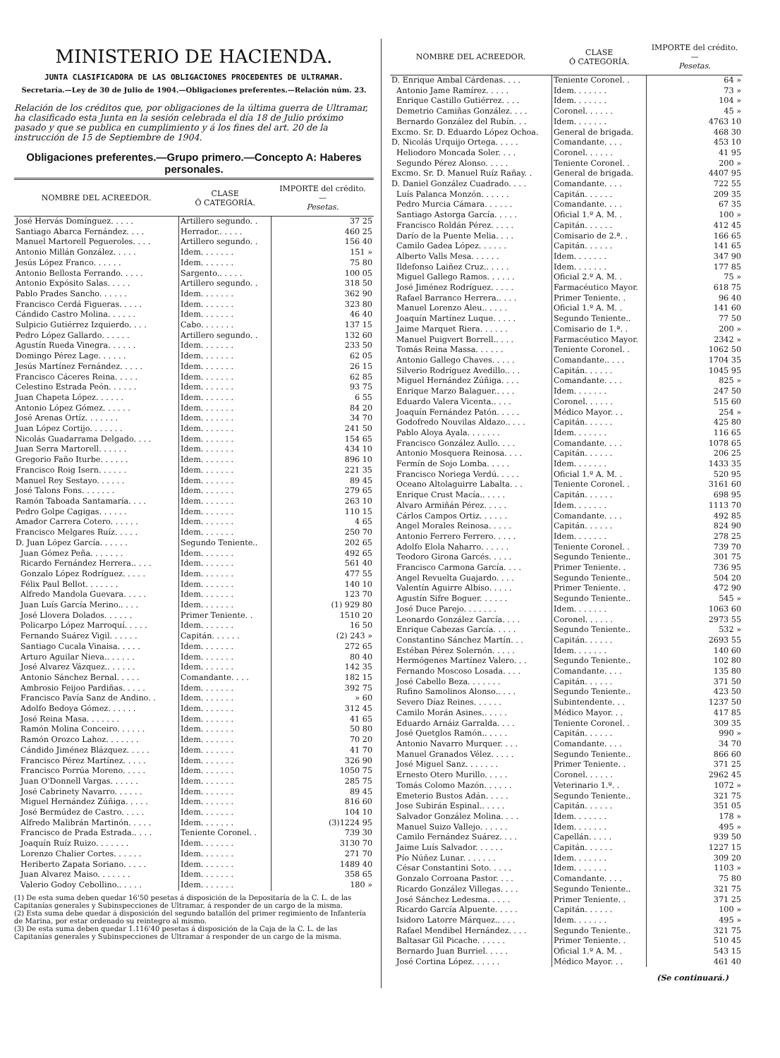MINISTERIO DE HACIENDA.
JUNTA CLASIFICADORA DE LAS OBLIGACIONES PROCEDENTES DE ULTRAMAR.
Secretaría.—Ley de 30 de Julio de 1904.—Obligaciones preferentes.—Relación núm. 23.
Relación de los créditos que, por obligaciones de la última guerra de Ultramar, ha clasificado esta Junta en la sesión celebrada el día 18 de Julio próximo pasado y que se publica en cumplimiento y á los fines del art. 20 de la instrucción de 15 de Septiembre de 1904.
Obligaciones preferentes.—Grupo primero.—Concepto A: Haberes personales.
| NOMBRE DEL ACREEDOR. | CLASE Ó CATEGORÍA. | IMPORTE del crédito. — Pesetas. |
| --- | --- | --- |
| José Hervás Domínguez. . . . . | Artillero segundo. . | 37 25 |
| Santiago Abarca Fernández. . . . | Herrador.. . . . . | 460 25 |
| Manuel Martorell Pegueroles. . . . | Artillero segundo. . | 156 40 |
| Antonio Millán González. . . . . | Idem. . . . . . . | 151 » |
| Jesús López Franco. . . . . . | Idem. . . . . . . | 75 80 |
| Antonio Bellosta Ferrando. . . . . | Sargento.. . . . . | 100 05 |
| Antonio Expósito Salas. . . . . | Artillero segundo. . | 318 50 |
| Pablo Prades Sancho. . . . . . | Idem. . . . . . . | 362 90 |
| Francisco Cerdá Figueras. . . . . | Idem. . . . . . . | 323 80 |
| Cándido Castro Molina. . . . . . | Idem. . . . . . . | 46 40 |
| Sulpicio Gutiérrez Izquierdo. . . . | Cabo. . . . . . . | 137 15 |
| Pedro López Gallardo. . . . . . | Artillero segundo. . | 132 60 |
| Agustín Rueda Vinegra. . . . . . | Idem. . . . . . . | 233 50 |
| Domingo Pérez Lage. . . . . . | Idem. . . . . . . | 62 05 |
| Jesús Martínez Fernández. . . . . | Idem. . . . . . . | 26 15 |
| Francisco Cáceres Reina. . . . . | Idem. . . . . . . | 62 85 |
| Celestino Estrada Peón. . . . . . | Idem. . . . . . . | 93 75 |
| Juan Chapeta López. . . . . . | Idem. . . . . . . | 6 55 |
| Antonio López Gómez. . . . . . | Idem. . . . . . . | 84 20 |
| José Arenas Ortíz. . . . . . . | Idem. . . . . . . | 34 70 |
| Juan López Cortijo. . . . . . . | Idem. . . . . . . | 241 50 |
| Nicolás Guadarrama Delgado. . . . | Idem. . . . . . . | 154 65 |
| Juan Serra Martorell. . . . . . | Idem. . . . . . . | 434 10 |
| Gregorio Faño Iturbe. . . . . . | Idem. . . . . . . | 896 10 |
| Francisco Roig Isern. . . . . . | Idem. . . . . . . | 221 35 |
| Manuel Rey Sestayo. . . . . . | Idem. . . . . . . | 89 45 |
| José Talons Fons. . . . . . . | Idem. . . . . . . | 279 65 |
| Ramón Taboada Santamaría. . . . | Idem. . . . . . . | 263 10 |
| Pedro Golpe Cagigas. . . . . . | Idem. . . . . . . | 110 15 |
| Amador Carrera Cotero. . . . . . | Idem. . . . . . . | 4 65 |
| Francisco Melgares Ruíz. . . . . | Idem. . . . . . . | 250 70 |
| D. Juan López García. . . . . . | Segundo Teniente.. | 202 65 |
| Juan Gómez Peña. . . . . . . | Idem. . . . . . . | 492 65 |
| Ricardo Fernández Herrera.. . . . | Idem. . . . . . . | 561 40 |
| Gonzalo López Rodríguez. . . . . | Idem. . . . . . . | 477 55 |
| Félix Paul Bellot. . . . . . . | Idem. . . . . . . | 140 10 |
| Alfredo Mandola Guevara. . . . . | Idem. . . . . . . | 123 70 |
| Juan Luís García Merino.. . . . | Idem. . . . . . . | (1) 929 80 |
| José Llovera Dolados. . . . . . | Primer Teniente. . | 1510 20 |
| Policarpo López Marroquí. . . . . | Idem. . . . . . . | 16 50 |
| Fernando Suárez Vigil. . . . . . | Capitán. . . . . . | (2) 243 » |
| Santiago Cucala Vinaisa. . . . . | Idem. . . . . . . | 272 65 |
| Arturo Aguilar Nieva.. . . . . . | Idem. . . . . . . | 80 40 |
| José Alvarez Vázquez.. . . . . . | Idem. . . . . . . | 142 35 |
| Antonio Sánchez Bernal. . . . . | Comandante. . . . | 182 15 |
| Ambrosio Feijoo Pardiñas. . . . . | Idem. . . . . . . | 392 75 |
| Francisco Pavía Sanz de Andino. . | Idem. . . . . . . | » 60 |
| Adolfo Bedoya Gómez. . . . . . | Idem. . . . . . . | 312 45 |
| José Reina Masa. . . . . . . | Idem. . . . . . . | 41 65 |
| Ramón Molina Conceiro. . . . . . | Idem. . . . . . . | 50 80 |
| Ramón Orozco Lahoz. . . . . . . | Idem. . . . . . . | 70 20 |
| Cándido Jiménez Blázquez. . . . . | Idem. . . . . . . | 41 70 |
| Francisco Pérez Martínez. . . . . | Idem. . . . . . . | 326 90 |
| Francisco Porrúa Moreno. . . . . | Idem. . . . . . . | 1050 75 |
| Juan O'Donnell Vargas. . . . . . | Idem. . . . . . . | 285 75 |
| José Cabrinety Navarro. . . . . . | Idem. . . . . . . | 89 45 |
| Miguel Hernández Zúñiga. . . . . | Idem. . . . . . . | 816 60 |
| José Bermúdez de Castro. . . . . | Idem. . . . . . . | 104 10 |
| Alfredo Malibrán Martinón. . . . . | Idem. . . . . . . | (3)1224 95 |
| Francisco de Prada Estrada.. . . . | Teniente Coronel. . | 739 30 |
| Joaquín Ruíz Ruizo. . . . . . . | Idem. . . . . . . | 3130 70 |
| Lorenzo Chalier Cortes. . . . . . | Idem. . . . . . . | 271 70 |
| Heriberto Zapata Soriano. . . . . | Idem. . . . . . . | 1489 40 |
| Juan Alvarez Maiso. . . . . . . | Idem. . . . . . . | 358 65 |
| Valerio Godoy Cebollino.. . . . . | Idem. . . . . . . | 180 » |
(1) De esta suma deben quedar 16'50 pesetas á disposición de la Depositaría de la C. L. de las Capitanías generales y Subinspecciones de Ultramar, á responder de un cargo de la misma.
(2) Esta suma debe quedar á disposición del segundo batallón del primer regimiento de Infantería de Marina, por estar ordenado su reintegro al mismo.
(3) De esta suma deben quedar 1.116'40 pesetas á disposición de la Caja de la C. L. de las Capitanías generales y Subinspecciones de Ultramar á responder de un cargo de la misma.
| NOMBRE DEL ACREEDOR. | CLASE Ó CATEGORÍA. | IMPORTE del crédito. — Pesetas. |
| --- | --- | --- |
| D. Enrique Ambal Cárdenas. . . . | Teniente Coronel. . | 64 » |
| Antonio Jame Ramírez. . . . . | Idem. . . . . . . | 73 » |
| Enrique Castillo Gutiérrez. . . . | Idem. . . . . . . | 104 » |
| Demetrio Camiñas González. . . . | Coronel. . . . . . | 45 » |
| Bernardo González del Rubín. . . | Idem. . . . . . . | 4763 10 |
| Excmo. Sr. D. Eduardo López Ochoa. | General de brigada. | 468 30 |
| D. Nicolás Urquijo Ortega. . . . . | Comandante. . . . | 453 10 |
| Heliodoro Moncada Soler. . . . | Coronel. . . . . . | 41 95 |
| Segundo Pérez Alonso. . . . . | Teniente Coronel. . | 200 » |
| Excmo. Sr. D. Manuel Ruíz Rañay. . | General de brigada. | 4407 95 |
| D. Daniel González Cuadrado. . . . | Comandante. . . . | 722 55 |
| Luís Palanca Monzón. . . . . . | Capitán. . . . . . | 209 35 |
| Pedro Murcia Cámara. . . . . . | Comandante. . . . | 67 35 |
| Santiago Astorga García. . . . . | Oficial 1.º A. M. . | 100 » |
| Francisco Roldán Pérez. . . . . | Capitán. . . . . . | 412 45 |
| Darío de la Puente Melia. . . . | Comisario de 2.ª. . | 166 65 |
| Camilo Gadea López. . . . . . | Capitán. . . . . . | 141 65 |
| Alberto Valls Mesa. . . . . . | Idem. . . . . . . | 347 90 |
| Ildefonso Laiñez Cruz.. . . . . | Idem. . . . . . . | 177 85 |
| Miguel Gallego Ramos. . . . . . | Oficial 2.º A. M. . | 75 » |
| José Jiménez Rodríguez. . . . . | Farmacéutico Mayor. | 618 75 |
| Rafael Barranco Herrera.. . . . | Primer Teniente. . | 96 40 |
| Manuel Lorenzo Aleu.. . . . . | Oficial 1.º A. M. . | 141 60 |
| Joaquín Martínez Luque. . . . . | Segundo Teniente.. | 77 50 |
| Jaime Marquet Riera. . . . . . | Comisario de 1.ª. . | 200 » |
| Manuel Puigvert Borrell.. . . . | Farmacéutico Mayor. | 2342 » |
| Tomás Reina Massa. . . . . . | Teniente Coronel. . | 1062 50 |
| Antonio Gallego Chaves. . . . . | Comandante.. . . . | 1704 35 |
| Silverio Rodríguez Avedillo.. . . | Capitán. . . . . . | 1045 95 |
| Miguel Hernández Zúñiga. . . . | Comandante. . . . | 825 » |
| Enrique Marzo Balaguer.. . . . | Idem. . . . . . . | 247 50 |
| Eduardo Valera Vicenta.. . . . | Coronel. . . . . . | 515 60 |
| Joaquín Fernández Patón. . . . . | Médico Mayor. . . | 254 » |
| Godofredo Nouvilas Aldazo.. . . . | Capitán. . . . . . | 425 80 |
| Pablo Aloya Ayala. . . . . . . | Idem. . . . . . . | 116 65 |
| Francisco González Aullo. . . . | Comandante. . . . | 1078 65 |
| Antonio Mosquera Reinosa. . . . | Capitán. . . . . . | 206 25 |
| Fermín de Sojo Lomba. . . . . | Idem. . . . . . . | 1433 35 |
| Francisco Noriega Verdú. . . . . | Oficial 1.º A. M. . | 520 95 |
| Oceano Altolaguirre Labalta. . . | Teniente Coronel. . | 3161 60 |
| Enrique Crust Macía.. . . . . | Capitán. . . . . . | 698 95 |
| Alvaro Armiñán Pérez. . . . . | Idem. . . . . . . | 1113 70 |
| Cárlos Campos Ortiz. . . . . . | Comandante. . . . | 492 85 |
| Angel Morales Reinosa. . . . . | Capitán. . . . . . | 824 90 |
| Antonio Ferrero Ferrero. . . . . | Idem. . . . . . . | 278 25 |
| Adolfo Elola Naharro. . . . . . | Teniente Coronel. . | 739 70 |
| Teodoro Girona Garcés. . . . . | Segundo Teniente.. | 301 75 |
| Francisco Carmona García. . . . | Primer Teniente. . | 736 95 |
| Angel Revuelta Guajardo. . . . | Segundo Teniente.. | 504 20 |
| Valentín Aguirre Albiso. . . . . | Primer Teniente. . | 472 90 |
| Agustín Sifre Boguer. . . . . . | Segundo Teniente.. | 545 » |
| José Duce Parejo. . . . . . . | Idem. . . . . . . | 1063 60 |
| Leonardo González García. . . . | Coronel. . . . . . | 2973 55 |
| Enrique Cabezas García. . . . . | Segundo Teniente.. | 532 » |
| Constantino Sánchez Martín. . . | Capitán. . . . . . | 2693 55 |
| Estéban Pérez Solernón. . . . . | Idem. . . . . . . | 140 60 |
| Hermógenes Martínez Valero. . . | Segundo Teniente.. | 102 80 |
| Fernando Moscoso Losada. . . . | Comandante. . . . | 135 80 |
| José Cabello Beza. . . . . . . | Capitán. . . . . . | 371 50 |
| Rufino Samolinos Alonso.. . . . | Segundo Teniente.. | 423 50 |
| Severo Díaz Reines. . . . . . | Subintendente. . . | 1237 50 |
| Camilo Morán Asines.. . . . . | Médico Mayor. . . | 417 85 |
| Eduardo Arnáiz Garralda. . . . | Teniente Coronel. . | 309 35 |
| José Quetglos Ramón.. . . . . | Capitán. . . . . . | 990 » |
| Antonio Navarro Murquer. . . . | Comandante. . . . | 34 70 |
| Manuel Granados Vélez. . . . . | Segundo Teniente.. | 866 60 |
| José Miguel Sanz. . . . . . . | Primer Teniente. . | 371 25 |
| Ernesto Otero Murillo. . . . . | Coronel. . . . . . | 2962 45 |
| Tomás Colomo Mazón. . . . . . | Veterinario 1.º. . | 1072 » |
| Emeterio Bustos Adán. . . . . | Segundo Teniente.. | 321 75 |
| Jose Subirán Espinal.. . . . . | Capitán. . . . . . | 351 05 |
| Salvador González Molina. . . . | Idem. . . . . . . | 178 » |
| Manuel Suizo Vallejo. . . . . . | Idem. . . . . . . | 495 » |
| Camilo Fernández Suárez. . . . | Capellán. . . . . | 939 50 |
| Jaime Luís Salvador. . . . . . | Capitán. . . . . . | 1227 15 |
| Pío Núñez Lunar. . . . . . . | Idem. . . . . . . | 309 20 |
| César Constantini Soto. . . . . | Idem. . . . . . . | 1103 » |
| Gonzalo Corroana Pastor. . . . | Comandante. . . . | 75 80 |
| Ricardo González Villegas. . . . | Segundo Teniente.. | 321 75 |
| José Sánchez Ledesma. . . . . | Primer Teniente. . | 371 25 |
| Ricardo García Alpuente. . . . . | Capitán. . . . . . | 100 » |
| Isidoro Latorre Márquez.. . . . | Idem. . . . . . . | 495 » |
| Rafael Mendibel Hernández. . . . | Segundo Teniente.. | 321 75 |
| Baltasar Gil Picache. . . . . . | Primer Teniente. . | 510 45 |
| Bernardo Juan Burriel. . . . . | Oficial 1.º A. M. . | 543 15 |
| José Cortina López. . . . . . | Médico Mayor. . . | 461 40 |
(Se continuará.)